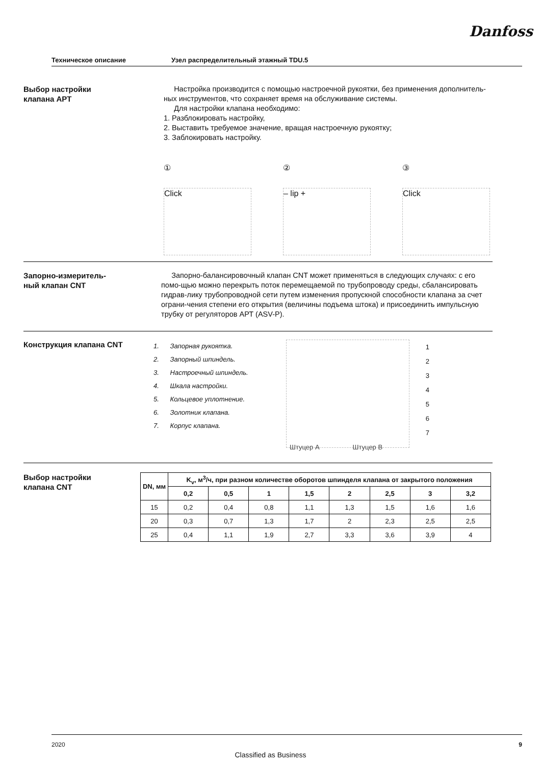Danfoss
Техническое описание Узел распределительный этажный TDU.5
Выбор настройки
клапана АРТ
Настройка производится с помощью настроечной рукоятки, без применения дополнитель-ных инструментов, что сохраняет время на обслуживание системы.
Для настройки клапана необходимо:
1. Разблокировать настройку,
2. Выставить требуемое значение, вращая настроечную рукоятку;
3. Заблокировать настройку.
①
Click
②
– lip +
③
Click
Запорно-измеритель-
ный клапан CNT
Запорно-балансировочный клапан CNT может применяться в следующих случаях: с его помо-щью можно перекрыть поток перемещаемой по трубопроводу среды, сбалансировать гидрав-лику трубопроводной сети путем изменения пропускной способности клапана за счет ограни-чения степени его открытия (величины подъема штока) и присоединить импульсную трубку от регуляторов АРТ (ASV-P).
Конструкция клапана CNT
1. Запорная рукоятка.
2. Запорный шпиндель.
3. Настроечный шпиндель.
4. Шкала настройки.
5. Кольцевое уплотнение.
6. Золотник клапана.
7. Корпус клапана.
1
2
3
4
5
6
7
Штуцер А Штуцер В
Выбор настройки
клапана CNT
| DN, мм | K<sub>v</sub>, м<sup>3</sup>/ч, при разном количестве оборотов шпинделя клапана от закрытого положения | | | | | | | |
| --- | --- | --- | --- | --- | --- | --- | --- | --- |
| | 0,2 | 0,5 | 1 | 1,5 | 2 | 2,5 | 3 | 3,2 |
| 15 | 0,2 | 0,4 | 0,8 | 1,1 | 1,3 | 1,5 | 1,6 | 1,6 |
| 20 | 0,3 | 0,7 | 1,3 | 1,7 | 2 | 2,3 | 2,5 | 2,5 |
| 25 | 0,4 | 1,1 | 1,9 | 2,7 | 3,3 | 3,6 | 3,9 | 4 |
2020 9
Classified as Business